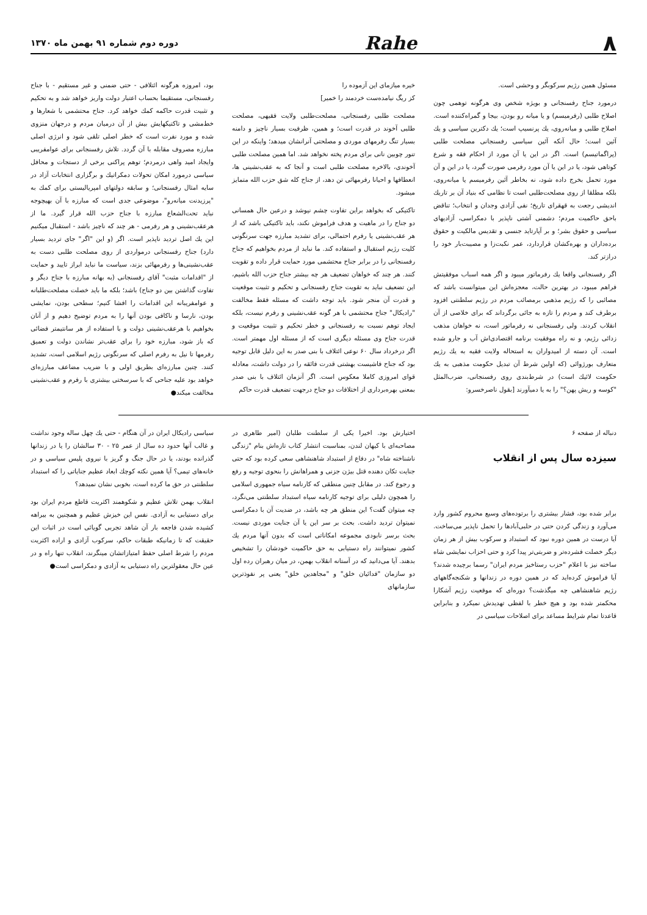٨
Rahe
دوره دوم شماره ۹۱ بهمن ماه ۱۳۷۰
مسئول همین رژیم سرکوبگر و وحشی است.
درمورد جناح رفسنجانی و بویژه شخص وی هرگونه توهمی چون اصلاح طلبی (رفرمیسم) و یا میانه رو بودن، بیجا و گمراه‌کننده است. اصلاح طلبی و میانه‌روی، یك پرنسیپ است؛ یك دکترین سیاسی و یك آئین است؛ حال آنکه آئین سیاسی رفسنجانی مصلحت طلبی (پراگماتیسم) است. اگر در این یا آن مورد از احکام فقه و شرع کوتاهی شود، یا در این یا آن مورد رفرمی صورت گیرد، یا در این و آن مورد تحمل بخرج داده شود، نه بخاطر آئین رفرمیسم یا میانه‌روی، بلکه مطلقا از روی مصلحت‌طلبی است تا نظامی که بنیاد آن بر تاریك اندیشی رجعت به قهقرای تاریخ؛ نفی آزادی وجدان و انتخاب؛ تناقض باحق حاکمیت مردم؛ دشمنی آشتی ناپذیر با دمکراسی، آزادیهای سیاسی و حقوق بشر؛ و بر آپارتاید جنسی و تقدیس مالکیت و حقوق برده‌داران و بهره‌کشان قراردارد، عمر نکبت‌زا و مصیبت‌بار خود را درازتر کند.
اگر رفسنجانی واقعا یك رفرماتور میبود و اگر همه اسباب موفقیتش فراهم میبود، در بهترین حالت، معجزه‌اش این میتوانست باشد که مصائبی را که رژیم مذهبی برمصائب مردم در رژیم سلطنتی افزود برطرف کند و مردم را تازه به جائی برگرداند که برای خلاصی از آن انقلاب کردند. ولی رفسنجانی نه رفرماتور است، نه خواهان مذهب زدائی رژیم، و نه راه موفقیت برنامه اقتصادی‌اش آب و جارو شده است. آن دسته از امیدواران به استحاله ولایت فقیه به یك رژیم متعارف بورژوائی (که اولین شرط آن تبدیل حکومت مذهبی به یك حکومت لائیك است) در شرط‌بندی روی رفسنجانی، ضرب‌المثل "کوسه و ریش پهن؟" را به یا دمیآورند [بقول ناصرخسرو:
خیره میازمای این آزموده را
کز ریگ نیامده‌ست خردمند را خمیر]
مصلحت طلبی رفسنجانی، مصلحت‌طلبی ولایت فقیهی، مصلحت طلبی آخوند در قدرت است؛ و همین، ظرفیت بسیار ناچیز و دامنه بسیار تنگ رفرمهای موردی و مصلحتی آنرانشان میدهد؛ واینکه در این تنور چوبین نانی برای مردم پخته نخواهد شد. اما همین مصلحت طلبی آخوندی، بالاخره مصلحت طلبی است و آنجا که به عقب‌نشینی ها، انعطافها و احیانا رفرمهائی تن دهد، از جناح کله شق حزب الله متمایز میشود.
تاکتیکی که بخواهد براین تفاوت چشم نپوشد و درعین حال همسانی دو جناح را در ماهیت و هدف فراموش نکند، باید تاکتیکی باشد که از هر عقب‌نشینی یا رفرم احتمالی، برای تشدید مبارزه جهت سرنگونی کلیت رژیم استقبال و استفاده کند. ما نباید از مردم بخواهیم که جناح رفسنجانی را در برابر جناح محتشمی مورد حمایت قرار داده و تقویت کنند. هر چند که خواهان تضعیف هر چه بیشتر جناح حزب الله باشیم، این تضعیف نباید به تقویت جناح رفسنجانی و تحکیم و تثبیت موقعیت و قدرت آن منجر شود. باید توجه داشت که مسئله فقط مخالفت "رادیکال" جناح محتشمی با هر گونه عقب‌نشینی و رفرم نیست، بلکه ایجاد توهم نسبت به رفسنجانی و خطر تحکیم و تثبیت موقعیت و قدرت جناح وی مسئله دیگری است که از مسئله اول مهمتر است. اگر درخرداد سال ۶۰ نوعی ائتلاف با بنی صدر به این دلیل قابل توجیه بود که جناح فاشیست بهشتی قدرت فائقه را در دولت داشت، معادله قوای امروزی کاملا معکوس است. اگر آنزمان ائتلاف با بنی صدر بمعنی بهره‌برداری از اختلافات دو جناح درجهت تضعیف قدرت حاکم
بود، امروزه هرگونه ائتلافی - حتی ضمنی و غیر مستقیم - با جناح رفسنجانی، مستقیما بحساب اعتبار دولت واریز خواهد شد و به تحکیم و تثبیت قدرت حاکمه کمك خواهد کرد. جناح محتشمی با شعارها و خط‌مشی و تاکتیکهایش بیش از آن درمیان مردم و درجهان منزوی شده و مورد نفرت است که خطر اصلی تلقی شود و انرژی اصلی مبارزه مصروف مقابله با آن گردد. تلاش رفسنجانی برای عوامفریبی وایجاد امید واهی درمردم؛ توهم پراکنی برخی از دستجات و محافل سیاسی درمورد امکان تحولات دمکراتیك و برگزاری انتخابات آزاد در سایه امثال رفسنجانی؛ و سابقه دولتهای امپریالیستی برای کمك به "پرزیدنت میانه‌رو"، موضوعی جدی است که مبارزه با آن بهیچوجه نباید تحت‌الشعاع مبارزه با جناح حزب الله قرار گیرد. ما از هرعقب‌نشینی و هر رفرمی - هر چند که ناچیز باشد - استقبال میکنیم این یك اصل تردید ناپذیر است. اگر (و این "اگر" جای تردید بسیار دارد) جناح رفسنجانی درمواردی از روی مصلحت طلبی دست به عقب‌نشینی‌ها و رفرمهائی بزند، سیاست ما نباید ابراز تایید و حمایت از "اقدامات مثبت" آقای رفسنجانی (به بهانه مبارزه با جناح دیگر و تفاوت گذاشتن بین دو جناح) باشد؛ بلکه ما باید خصلت مصلحت‌طلبانه و عوامفریبانه این اقدامات را افشا کنیم؛ سطحی بودن، نمایشی بودن، نارسا و ناکافی بودن آنها را به مردم توضیح دهیم و از آنان بخواهیم با هرعقب‌نشینی دولت و با استفاده از هر سانتیمتر فضائی که باز شود، مبارزه خود را برای عقب‌تر نشاندن دولت و تعمیق رفرمها تا نیل به رفرم اصلی که سرنگونی رژیم اسلامی است، تشدید کنند. چنین مبارزه‌ای بطریق اولی و با ضریب مضاعف مبارزه‌ای خواهد بود علیه جناحی که با سرسختی بیشتری با رفرم و عقب‌نشینی مخالفت میکند●
دنباله از صفحه ۶
سیزده سال پس از انقلاب
برابر شده بود، فشار بیشتری را برتوده‌های وسیع محروم کشور وارد می‌آورد و زندگی کردن حتی در حلبی‌آبادها را تحمل ناپذیر می‌ساخت. آیا درست در همین دوره نبود که استبداد و سرکوب بیش از هر زمان دیگر خصلت فشرده‌تر و ضربتی‌تر پیدا کرد و حتی احزاب نمایشی شاه ساخته نیز با اعلام "حزب رستاخیز مردم ایران" رسما برچیده شدند؟ آیا فراموش کرده‌اید که در همین دوره در زندانها و شکنجه‌گاههای رژیم شاهنشاهی چه میگذشت؟ دوره‌ای که موقعیت رژیم آشکارا محکمتر شده بود و هیچ خطر با لفظی تهدیدش نمیکرد و بنابراین قاعدتا تمام شرایط مساعد برای اصلاحات سیاسی در
اختیارش بود. اخیرا یکی از سلطنت طلبان (امیر طاهری در مصاحبه‌ای با کیهان لندن، بمناسبت انتشار کتاب تازه‌اش بنام "زندگی ناشناخته شاه" در دفاع از استبداد شاهنشاهی سعی کرده بود که حتی جنایت تکان دهنده قتل بیژن جزنی و همراهانش را بنحوی توجیه و رفع و رجوع کند. در مقابل چنین منطقی که کارنامه سیاه جمهوری اسلامی را همچون دلیلی برای توجیه کارنامه سیاه استبداد سلطنتی می‌نگرد، چه میتوان گفت؟ این منطق هر چه باشد، در ضدیت آن با دمکراسی نمیتوان تردید داشت. بحث بر سر این یا آن جنایت موردی نیست. بحث برسر نابودی مجموعه امکاناتی است که بدون آنها مردم یك کشور نمیتوانند راه دستیابی به حق حاکمیت خودشان را تشخیص بدهند. آیا می‌دانید که در آستانه انقلاب بهمن، در میان رهبران رده اول دو سازمان "فدائیان خلق" و "مجاهدین خلق" یعنی پر نفوذترین سازمانهای
سیاسی رادیکال ایران در آن هنگام - حتی یك چهل ساله وجود نداشت و غالب آنها حدود ده سال از عمر ۲۵ - ۳۰ سالشان را یا در زندانها گذرانده بودند، یا در حال جنگ و گریز با نیروی پلیس سیاسی و در خانه‌های تیمی؟ آیا همین نکته کوچك ابعاد عظیم جنایاتی را که استبداد سلطنتی در حق ما کرده است، بخوبی نشان نمیدهد؟
انقلاب بهمن تلاش عظیم و شکوهمند اکثریت قاطع مردم ایران بود برای دستیابی به آزادی. نفس این خیزش عظیم و همچنین به بیراهه کشیده شدن فاجعه بار آن شاهد تجربی گویائی است در اثبات این حقیقت که تا زمانیکه طبقات حاکم، سرکوب آزادی و اراده اکثریت مردم را شرط اصلی حفظ امتیازاتشان مینگرند، انقلاب تنها راه و در عین حال معقولترین راه دستیابی به آزادی و دمکراسی است●